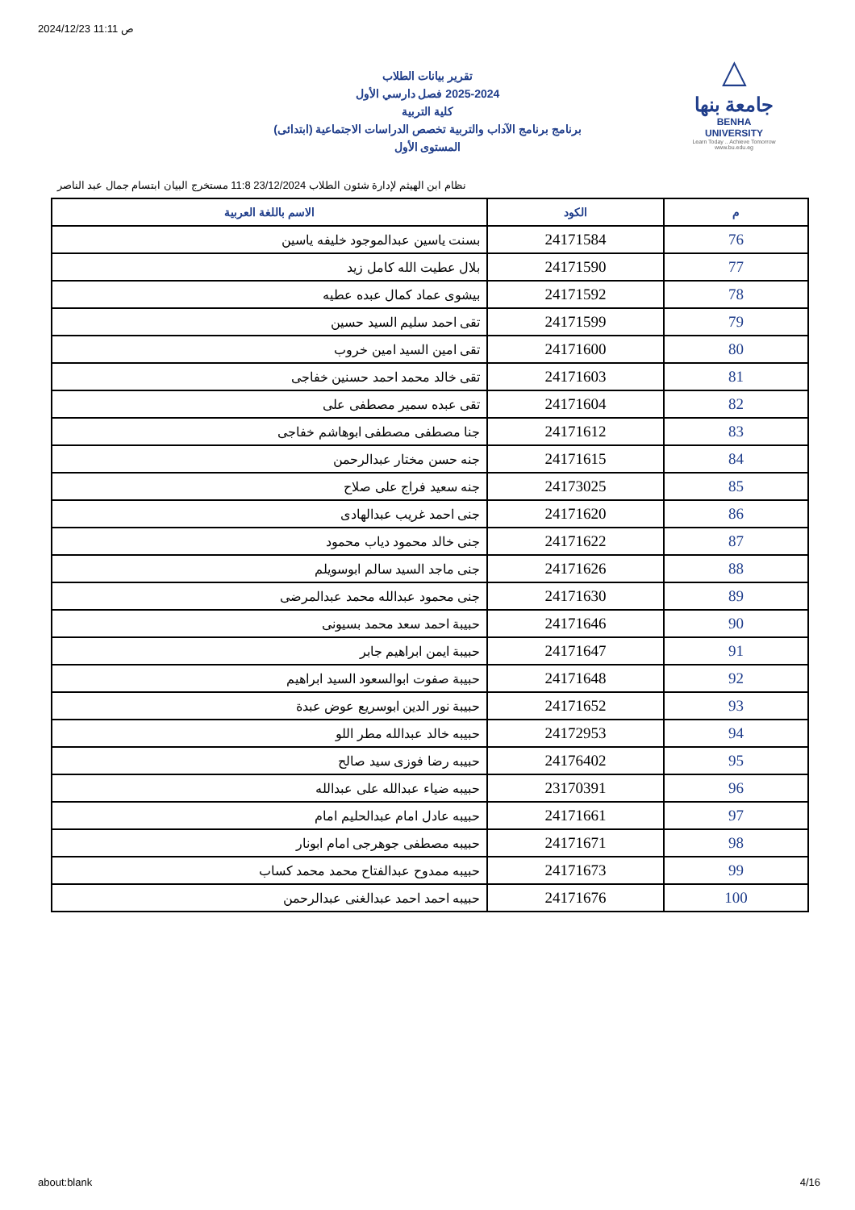2024/12/23 11:11 ص
تقرير بيانات الطلاب
2025-2024 فصل دارسي الأول
كلية التربية
برنامج برنامج الآداب والتربية تخصص الدراسات الاجتماعية (ابتدائى)
المستوى الأول
△
جامعة بنها
BENHA UNIVERSITY
Learn Today .. Achieve Tomorrow
www.bu.edu.eg
نظام ابن الهيثم لإدارة شئون الطلاب 23/12/2024 11:8 مستخرج البيان ابتسام جمال عبد الناصر
| م | الكود | الاسم باللغة العربية |
| --- | --- | --- |
| 76 | 24171584 | بسنت ياسين عبدالموجود خليفه ياسين |
| 77 | 24171590 | بلال عطيت الله كامل زيد |
| 78 | 24171592 | بيشوى عماد كمال عبده عطيه |
| 79 | 24171599 | تقى احمد سليم السيد حسين |
| 80 | 24171600 | تقى امين السيد امين خروب |
| 81 | 24171603 | تقى خالد محمد احمد حسنين خفاجى |
| 82 | 24171604 | تقى عبده سمير مصطفى على |
| 83 | 24171612 | جنا مصطفى مصطفى ابوهاشم خفاجى |
| 84 | 24171615 | جنه حسن مختار عبدالرحمن |
| 85 | 24173025 | جنه سعيد فراج على صلاح |
| 86 | 24171620 | جنى احمد غريب عبدالهادى |
| 87 | 24171622 | جنى خالد محمود دياب محمود |
| 88 | 24171626 | جنى ماجد السيد سالم ابوسويلم |
| 89 | 24171630 | جنى محمود عبدالله محمد عبدالمرضى |
| 90 | 24171646 | حبيبة احمد سعد محمد بسيونى |
| 91 | 24171647 | حبيبة ايمن ابراهيم جابر |
| 92 | 24171648 | حبيبة صفوت ابوالسعود السيد ابراهيم |
| 93 | 24171652 | حبيبة نور الدين ابوسريع عوض عبدة |
| 94 | 24172953 | حبيبه خالد عبدالله مطر اللو |
| 95 | 24176402 | حبيبه رضا فوزى سيد صالح |
| 96 | 23170391 | حبيبه ضياء عبدالله على عبدالله |
| 97 | 24171661 | حبيبه عادل امام عبدالحليم امام |
| 98 | 24171671 | حبيبه مصطفى جوهرجى امام ابونار |
| 99 | 24171673 | حبيبه ممدوح عبدالفتاح محمد محمد كساب |
| 100 | 24171676 | حبيبه احمد احمد عبدالغنى عبدالرحمن |
about:blank 4/16